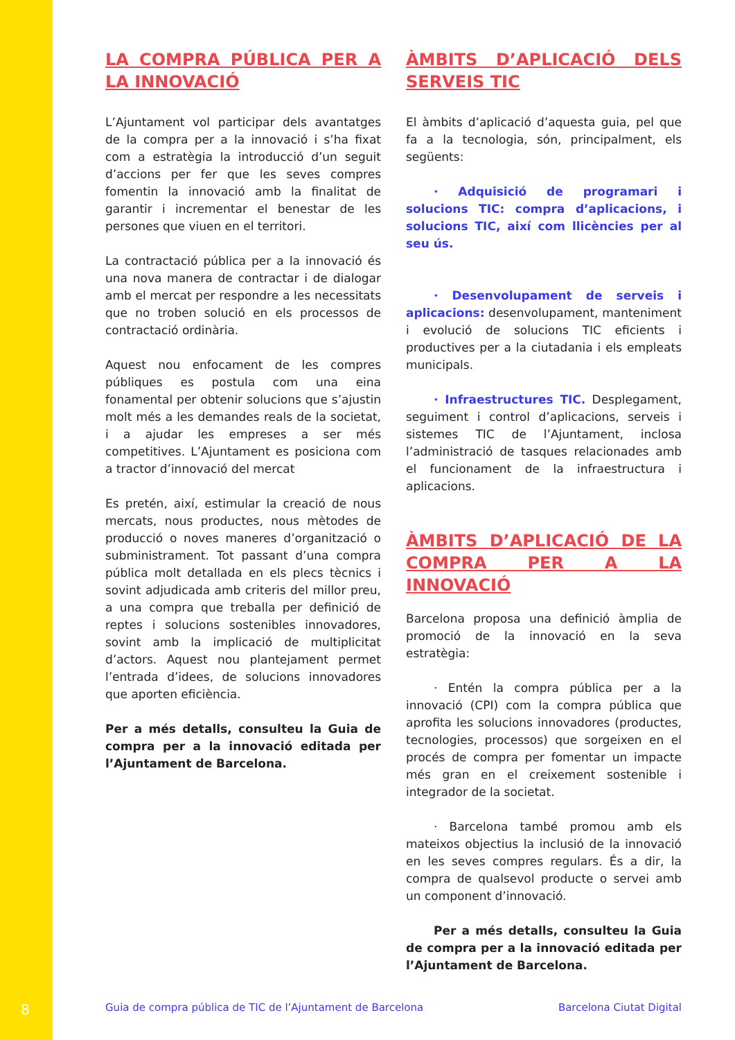LA COMPRA PÚBLICA PER A LA INNOVACIÓ
L’Ajuntament vol participar dels avantatges de la compra per a la innovació i s’ha fixat com a estratègia la introducció d’un seguit d’accions per fer que les seves compres fomentin la innovació amb la finalitat de garantir i incrementar el benestar de les persones que viuen en el territori.
La contractació pública per a la innovació és una nova manera de contractar i de dialogar amb el mercat per respondre a les necessitats que no troben solució en els processos de contractació ordinària.
Aquest nou enfocament de les compres públiques es postula com una eina fonamental per obtenir solucions que s’ajustin molt més a les demandes reals de la societat, i a ajudar les empreses a ser més competitives. L’Ajuntament es posiciona com a tractor d’innovació del mercat
Es pretén, així, estimular la creació de nous mercats, nous productes, nous mètodes de producció o noves maneres d’organització o subministrament. Tot passant d’una compra pública molt detallada en els plecs tècnics i sovint adjudicada amb criteris del millor preu, a una compra que treballa per definició de reptes i solucions sostenibles innovadores, sovint amb la implicació de multiplicitat d’actors. Aquest nou plantejament permet l’entrada d’idees, de solucions innovadores que aporten eficiència.
Per a més detalls, consulteu la Guia de compra per a la innovació editada per l’Ajuntament de Barcelona.
ÀMBITS D’APLICACIÓ DELS SERVEIS TIC
El àmbits d’aplicació d’aquesta guia, pel que fa a la tecnologia, són, principalment, els següents:
· Adquisició de programari i solucions TIC: compra d’aplicacions, i solucions TIC, així com llicències per al seu ús.
· Desenvolupament de serveis i aplicacions: desenvolupament, manteniment i evolució de solucions TIC eficients i productives per a la ciutadania i els empleats municipals.
· Infraestructures TIC. Desplegament, seguiment i control d’aplicacions, serveis i sistemes TIC de l’Ajuntament, inclosa l’administració de tasques relacionades amb el funcionament de la infraestructura i aplicacions.
ÀMBITS D’APLICACIÓ DE LA COMPRA PER A LA INNOVACIÓ
Barcelona proposa una definició àmplia de promoció de la innovació en la seva estratègia:
· Entén la compra pública per a la innovació (CPI) com la compra pública que aprofita les solucions innovadores (productes, tecnologies, processos) que sorgeixen en el procés de compra per fomentar un impacte més gran en el creixement sostenible i integrador de la societat.
· Barcelona també promou amb els mateixos objectius la inclusió de la innovació en les seves compres regulars. És a dir, la compra de qualsevol producte o servei amb un component d’innovació.
Per a més detalls, consulteu la Guia de compra per a la innovació editada per l’Ajuntament de Barcelona.
8 Guia de compra pública de TIC de l’Ajuntament de Barcelona Barcelona Ciutat Digital